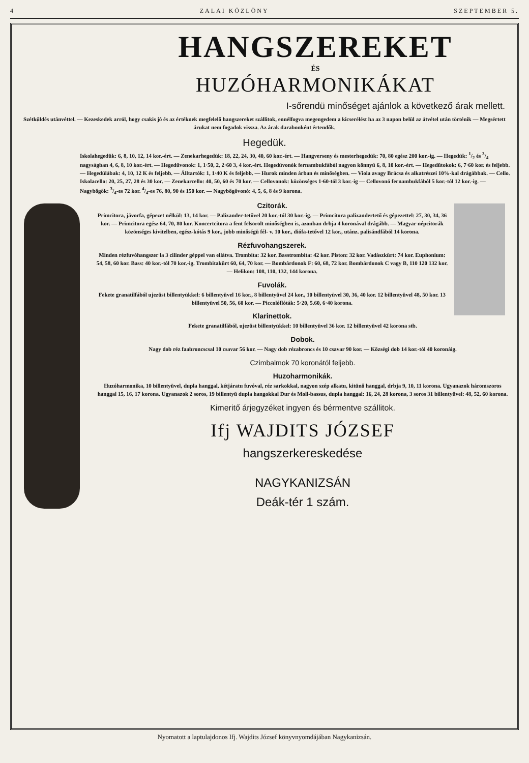4 ZALAI KÖZLÖNY SZEPTEMBER 5.
HANGSZEREKET
ÉS
HUZÓHARMONIKÁKAT
I-sőrendü minőséget ajánlok a következő árak mellett.
Szétküldés utánvéttel. — Kezeskedek arról, hogy csakis jó és az értéknek megfelelő hangszereket szállitok, ennélfogva megengedem a kicserélést ha az 3 napon belül az átvétel után történik — Megsértett árukat nem fogadok vissza. Az árak darabonként értendők.
Hegedük.
Iskolahegedük: 6, 8, 10, 12, 14 kor.-ért. — Zenekarhegedük: 18, 22, 24, 30, 40, 60 kor.-ért. — Hangverseny és mesterhegedük: 70, 80 egész 200 kor.-ig. — Hegedük: 1/2 és 3/4 nagyságban 4, 6, 8, 10 kor.-ért. — Hegedüvonok: 1, 1·50, 2, 2·60 3, 4 kor.-ért. Hegedüvonók fernambukfából nagyon könnyü 6, 8, 10 kor.-ért. — Hegedütokok: 6, 7·60 kor. és feljebb. — Hegedülábak: 4, 10, 12 K és feljebb. — Álltartók: 1, 1·40 K és feljebb. — Hurok minden árban és minőségben. — Viola avagy Brácsa és alkatrészei 10%-kal drágábbak. — Cello. Iskolacello: 20, 25, 27, 28 és 30 kor. — Zenekarcello: 40, 50, 60 és 70 kor. — Cellovonok: közönséges 1·60-tól 3 kor.-ig — Cellovonó fernambukfából 5 kor.-tól 12 kor.-ig. — Nagybőgők: 3/4-es 72 kor. 4/4-es 76, 80, 90 és 150 kor. — Nagybőgővonó: 4, 5, 6, 8 és 9 korona.
Czitorák.
Primcitora, jávorfa, gépezet nélkül: 13, 14 kor. — Palizander-tetővel 20 kor.-tól 30 kor.-ig. — Primcitora palizandertető és gépezettel: 27, 30, 34, 36 kor. — Primcitora egész 64, 70, 80 kor. Koncertcitora a fent felsorolt minőségben is, azonban drbja 4 koronával drágább. — Magyar népcitorák közönséges kivitelben, egész-kótás 9 kor., jobb minőségü fél- v. 10 kor., diófa-tetővel 12 kor., utánz. palisándfából 14 korona.
Rézfuvohangszerek.
Minden rézfuvóhangszer la 3 cilinder géppel van ellátva. Trombita: 32 kor. Basstrombita: 42 kor. Piston: 32 kor. Vadászkürt: 74 kor. Euphonium: 54, 58, 60 kor. Bass: 40 kor.-tól 70 kor.-ig. Trombitakürt 60, 64, 70 kor. — Bombárdonok F: 60, 68, 72 kor. Bombárdonok C vagy B, 110 120 132 kor. — Helikon: 108, 110, 132, 144 korona.
Fuvolák.
Fekete granatilfából ujezüst billentyükkel: 6 billentyüvel 16 kor., 8 billentyüvel 24 kor., 10 billentyüvel 30, 36, 40 kor. 12 billentyüvel 48, 50 kor. 13 billentyüvel 50, 56, 60 kor. — Piccolóflóták: 5·20, 5.60, 6·40 korona.
Klarinettok.
Fekete granatilfából, ujezüst billentyükkel: 10 billentyüvel 36 kor. 12 billentyüvel 42 korona stb.
Dobok.
Nagy dob réz faabroncscsal 10 csavar 56 kor. — Nagy dob rézabroncs és 10 csavar 90 kor. — Községi dob 14 kor.-tól 40 koronáig.
Czimbalmok 70 koronától feljebb.
Huzoharmonikák.
Huzóharmonika, 10 billentyüvel, dupla hanggal, kétjáratu fuvóval, réz sarkokkal, nagyon szép alkatu, kitünő hanggal, drbja 9, 10, 11 korona. Ugyanazok háromszoros hanggal 15, 16, 17 korona. Ugyanazok 2 soros, 19 billentyü dupla hangokkal Dur és Moll-bassus, dupla hanggal: 16, 24, 28 korona, 3 soros 31 billentyüvel: 48, 52, 60 korona.
Kimeritő árjegyzéket ingyen és bérmentve szállitok.
Ifj WAJDITS JÓZSEF
hangszerkereskedése
NAGYKANIZSÁN
Deák-tér 1 szám.
Nyomatott a laptulajdonos Ifj. Wajdits József könyvnyomdájában Nagykanizsán.